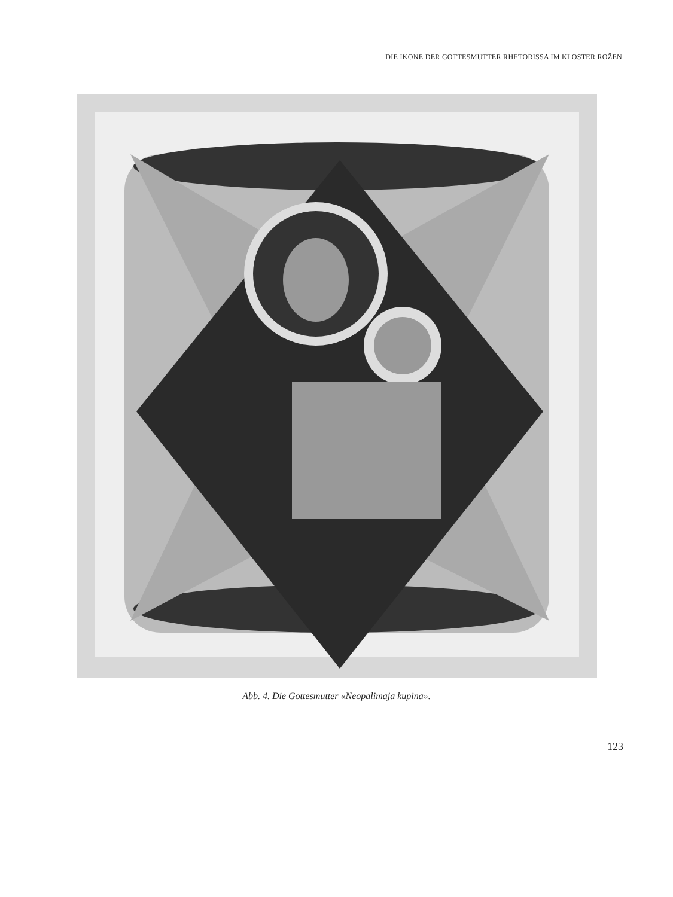DIE IKONE DER GOTTESMUTTER RHETORISSA IM KLOSTER ROŽEN
Abb. 4. Die Gottesmutter «Neopalimaja kupina».
123